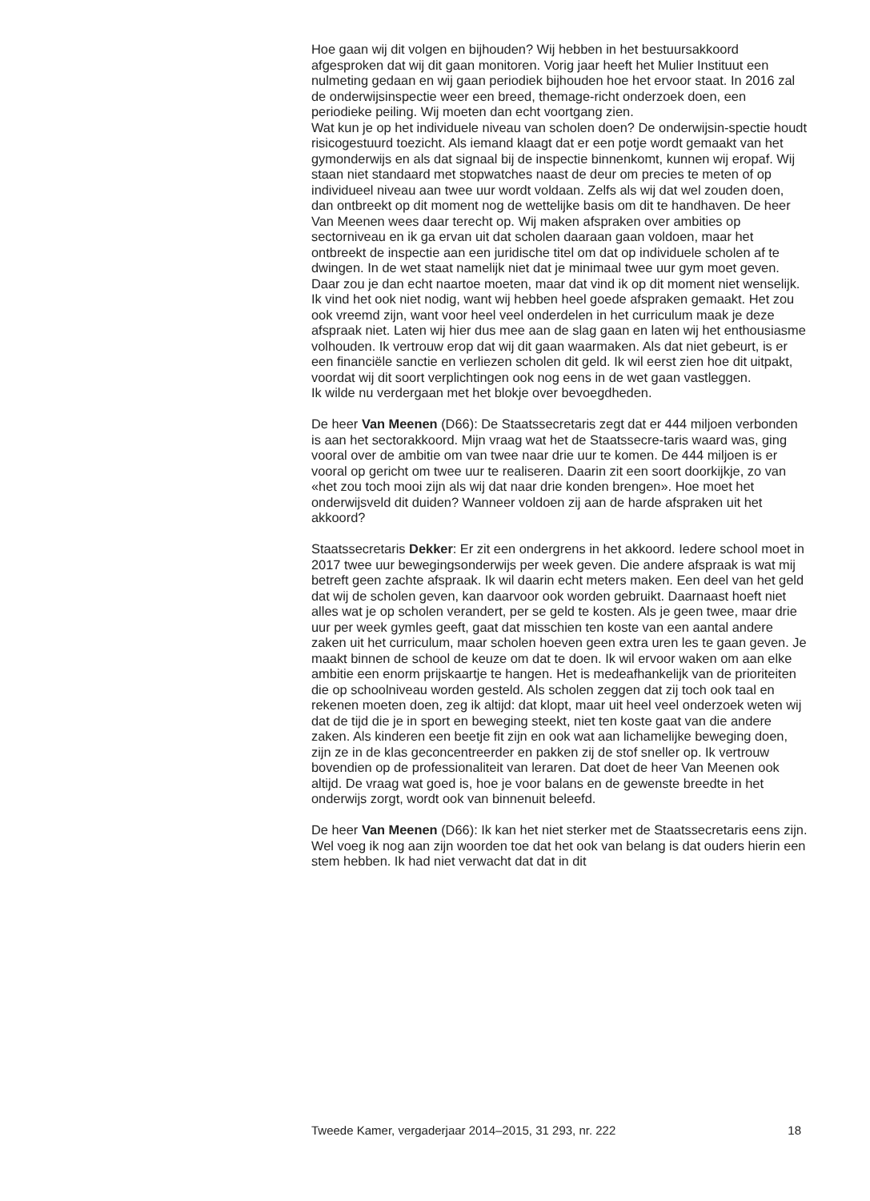Hoe gaan wij dit volgen en bijhouden? Wij hebben in het bestuursakkoord afgesproken dat wij dit gaan monitoren. Vorig jaar heeft het Mulier Instituut een nulmeting gedaan en wij gaan periodiek bijhouden hoe het ervoor staat. In 2016 zal de onderwijsinspectie weer een breed, themage-richt onderzoek doen, een periodieke peiling. Wij moeten dan echt voortgang zien.
Wat kun je op het individuele niveau van scholen doen? De onderwijsin-spectie houdt risicogestuurd toezicht. Als iemand klaagt dat er een potje wordt gemaakt van het gymonderwijs en als dat signaal bij de inspectie binnenkomt, kunnen wij eropaf. Wij staan niet standaard met stopwatches naast de deur om precies te meten of op individueel niveau aan twee uur wordt voldaan. Zelfs als wij dat wel zouden doen, dan ontbreekt op dit moment nog de wettelijke basis om dit te handhaven. De heer Van Meenen wees daar terecht op. Wij maken afspraken over ambities op sectorniveau en ik ga ervan uit dat scholen daaraan gaan voldoen, maar het ontbreekt de inspectie aan een juridische titel om dat op individuele scholen af te dwingen. In de wet staat namelijk niet dat je minimaal twee uur gym moet geven. Daar zou je dan echt naartoe moeten, maar dat vind ik op dit moment niet wenselijk. Ik vind het ook niet nodig, want wij hebben heel goede afspraken gemaakt. Het zou ook vreemd zijn, want voor heel veel onderdelen in het curriculum maak je deze afspraak niet. Laten wij hier dus mee aan de slag gaan en laten wij het enthousiasme volhouden. Ik vertrouw erop dat wij dit gaan waarmaken. Als dat niet gebeurt, is er een financiële sanctie en verliezen scholen dit geld. Ik wil eerst zien hoe dit uitpakt, voordat wij dit soort verplichtingen ook nog eens in de wet gaan vastleggen.
Ik wilde nu verdergaan met het blokje over bevoegdheden.
De heer Van Meenen (D66): De Staatssecretaris zegt dat er 444 miljoen verbonden is aan het sectorakkoord. Mijn vraag wat het de Staatssecre-taris waard was, ging vooral over de ambitie om van twee naar drie uur te komen. De 444 miljoen is er vooral op gericht om twee uur te realiseren. Daarin zit een soort doorkijkje, zo van «het zou toch mooi zijn als wij dat naar drie konden brengen». Hoe moet het onderwijsveld dit duiden? Wanneer voldoen zij aan de harde afspraken uit het akkoord?
Staatssecretaris Dekker: Er zit een ondergrens in het akkoord. Iedere school moet in 2017 twee uur bewegingsonderwijs per week geven. Die andere afspraak is wat mij betreft geen zachte afspraak. Ik wil daarin echt meters maken. Een deel van het geld dat wij de scholen geven, kan daarvoor ook worden gebruikt. Daarnaast hoeft niet alles wat je op scholen verandert, per se geld te kosten. Als je geen twee, maar drie uur per week gymles geeft, gaat dat misschien ten koste van een aantal andere zaken uit het curriculum, maar scholen hoeven geen extra uren les te gaan geven. Je maakt binnen de school de keuze om dat te doen. Ik wil ervoor waken om aan elke ambitie een enorm prijskaartje te hangen. Het is medeafhankelijk van de prioriteiten die op schoolniveau worden gesteld. Als scholen zeggen dat zij toch ook taal en rekenen moeten doen, zeg ik altijd: dat klopt, maar uit heel veel onderzoek weten wij dat de tijd die je in sport en beweging steekt, niet ten koste gaat van die andere zaken. Als kinderen een beetje fit zijn en ook wat aan lichamelijke beweging doen, zijn ze in de klas geconcentreerder en pakken zij de stof sneller op. Ik vertrouw bovendien op de professionaliteit van leraren. Dat doet de heer Van Meenen ook altijd. De vraag wat goed is, hoe je voor balans en de gewenste breedte in het onderwijs zorgt, wordt ook van binnenuit beleefd.
De heer Van Meenen (D66): Ik kan het niet sterker met de Staatssecretaris eens zijn. Wel voeg ik nog aan zijn woorden toe dat het ook van belang is dat ouders hierin een stem hebben. Ik had niet verwacht dat dat in dit
Tweede Kamer, vergaderjaar 2014–2015, 31 293, nr. 222 18